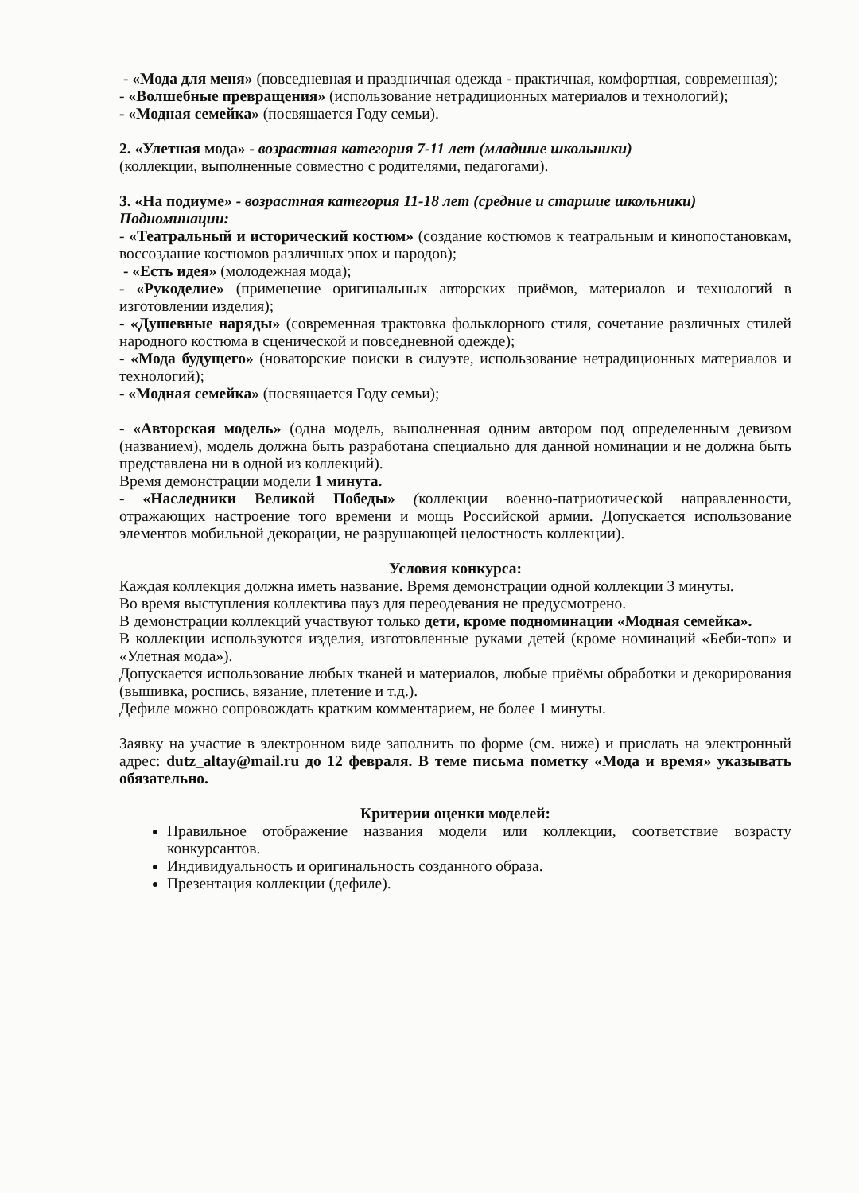- «Мода для меня» (повседневная и праздничная одежда - практичная, комфортная, современная);
- «Волшебные превращения» (использование нетрадиционных материалов и технологий);
- «Модная семейка» (посвящается Году семьи).
2. «Улетная мода» - возрастная категория 7-11 лет (младшие школьники)
(коллекции, выполненные совместно с родителями, педагогами).
3. «На подиуме» - возрастная категория 11-18 лет (средние и старшие школьники)
Подноминации:
- «Театральный и исторический костюм» (создание костюмов к театральным и кинопостановкам, воссоздание костюмов различных эпох и народов);
- «Есть идея» (молодежная мода);
- «Рукоделие» (применение оригинальных авторских приёмов, материалов и технологий в изготовлении изделия);
- «Душевные наряды» (современная трактовка фольклорного стиля, сочетание различных стилей народного костюма в сценической и повседневной одежде);
- «Мода будущего» (новаторские поиски в силуэте, использование нетрадиционных материалов и технологий);
- «Модная семейка» (посвящается Году семьи);
- «Авторская модель» (одна модель, выполненная одним автором под определенным девизом (названием), модель должна быть разработана специально для данной номинации и не должна быть представлена ни в одной из коллекций).
Время демонстрации модели 1 минута.
- «Наследники Великой Победы» (коллекции военно-патриотической направленности, отражающих настроение того времени и мощь Российской армии. Допускается использование элементов мобильной декорации, не разрушающей целостность коллекции).
Условия конкурса:
Каждая коллекция должна иметь название. Время демонстрации одной коллекции 3 минуты.
Во время выступления коллектива пауз для переодевания не предусмотрено.
В демонстрации коллекций участвуют только дети, кроме подноминации «Модная семейка».
В коллекции используются изделия, изготовленные руками детей (кроме номинаций «Беби-топ» и «Улетная мода»).
Допускается использование любых тканей и материалов, любые приёмы обработки и декорирования (вышивка, роспись, вязание, плетение и т.д.).
Дефиле можно сопровождать кратким комментарием, не более 1 минуты.
Заявку на участие в электронном виде заполнить по форме (см. ниже) и прислать на электронный адрес: dutz_altay@mail.ru до 12 февраля. В теме письма пометку «Мода и время» указывать обязательно.
Критерии оценки моделей:
Правильное отображение названия модели или коллекции, соответствие возрасту конкурсантов.
Индивидуальность и оригинальность созданного образа.
Презентация коллекции (дефиле).